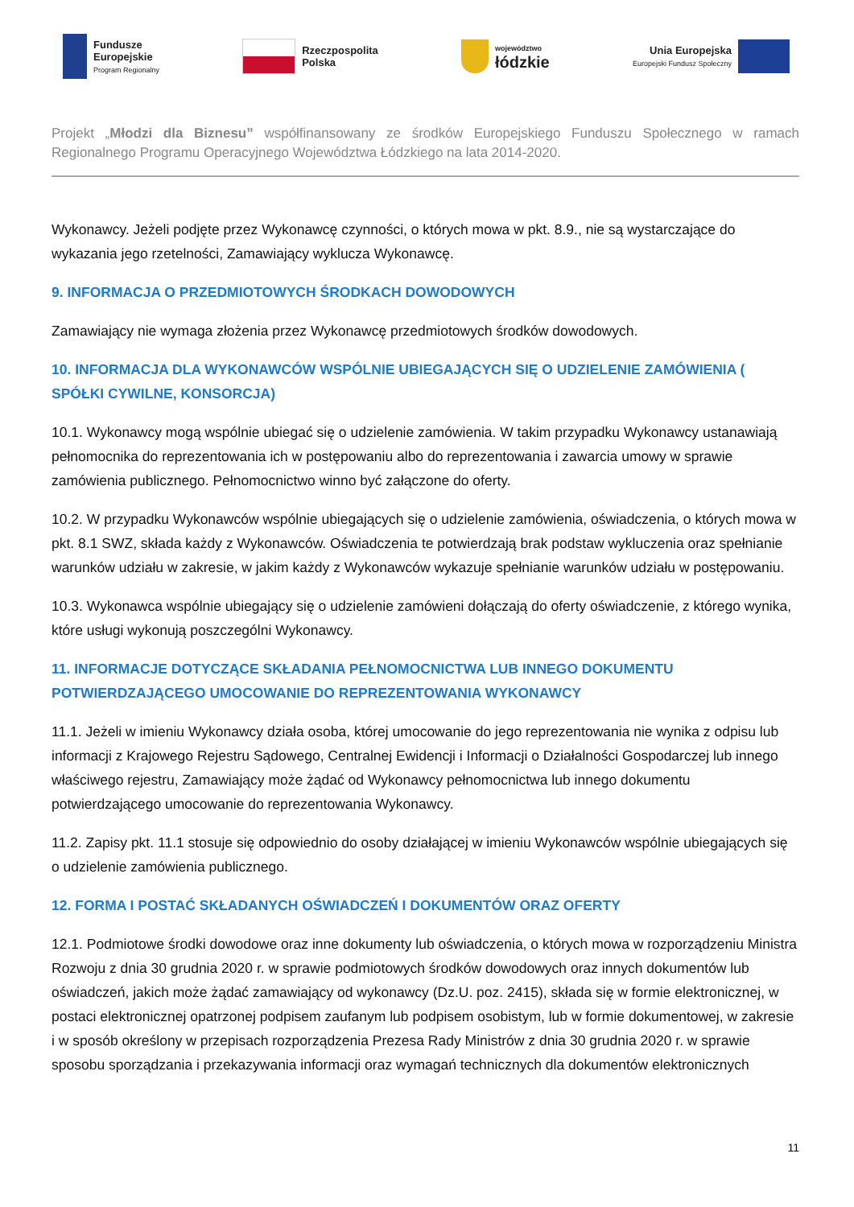Fundusze
Europejskie
Program Regionalny
Rzeczpospolita
Polska
województwo
łódzkie
Unia Europejska
Europejski Fundusz Społeczny
Projekt „Młodzi dla Biznesu” współfinansowany ze środków Europejskiego Funduszu Społecznego w ramach Regionalnego Programu Operacyjnego Województwa Łódzkiego na lata 2014-2020.
Wykonawcy. Jeżeli podjęte przez Wykonawcę czynności, o których mowa w pkt. 8.9., nie są wystarczające do wykazania jego rzetelności, Zamawiający wyklucza Wykonawcę.
9. INFORMACJA O PRZEDMIOTOWYCH ŚRODKACH DOWODOWYCH
Zamawiający nie wymaga złożenia przez Wykonawcę przedmiotowych środków dowodowych.
10. INFORMACJA DLA WYKONAWCÓW WSPÓLNIE UBIEGAJĄCYCH SIĘ O UDZIELENIE ZAMÓWIENIA ( SPÓŁKI CYWILNE, KONSORCJA)
10.1. Wykonawcy mogą wspólnie ubiegać się o udzielenie zamówienia. W takim przypadku Wykonawcy ustanawiają pełnomocnika do reprezentowania ich w postępowaniu albo do reprezentowania i zawarcia umowy w sprawie zamówienia publicznego. Pełnomocnictwo winno być załączone do oferty.
10.2. W przypadku Wykonawców wspólnie ubiegających się o udzielenie zamówienia, oświadczenia, o których mowa w pkt. 8.1 SWZ, składa każdy z Wykonawców. Oświadczenia te potwierdzają brak podstaw wykluczenia oraz spełnianie warunków udziału w zakresie, w jakim każdy z Wykonawców wykazuje spełnianie warunków udziału w postępowaniu.
10.3. Wykonawca wspólnie ubiegający się o udzielenie zamówieni dołączają do oferty oświadczenie, z którego wynika, które usługi wykonują poszczególni Wykonawcy.
11. INFORMACJE DOTYCZĄCE SKŁADANIA PEŁNOMOCNICTWA LUB INNEGO DOKUMENTU POTWIERDZAJĄCEGO UMOCOWANIE DO REPREZENTOWANIA WYKONAWCY
11.1. Jeżeli w imieniu Wykonawcy działa osoba, której umocowanie do jego reprezentowania nie wynika z odpisu lub informacji z Krajowego Rejestru Sądowego, Centralnej Ewidencji i Informacji o Działalności Gospodarczej lub innego właściwego rejestru, Zamawiający może żądać od Wykonawcy pełnomocnictwa lub innego dokumentu potwierdzającego umocowanie do reprezentowania Wykonawcy.
11.2. Zapisy pkt. 11.1 stosuje się odpowiednio do osoby działającej w imieniu Wykonawców wspólnie ubiegających się o udzielenie zamówienia publicznego.
12. FORMA I POSTAĆ SKŁADANYCH OŚWIADCZEŃ I DOKUMENTÓW ORAZ OFERTY
12.1. Podmiotowe środki dowodowe oraz inne dokumenty lub oświadczenia, o których mowa w rozporządzeniu Ministra Rozwoju z dnia 30 grudnia 2020 r. w sprawie podmiotowych środków dowodowych oraz innych dokumentów lub oświadczeń, jakich może żądać zamawiający od wykonawcy (Dz.U. poz. 2415), składa się w formie elektronicznej, w postaci elektronicznej opatrzonej podpisem zaufanym lub podpisem osobistym, lub w formie dokumentowej, w zakresie i w sposób określony w przepisach rozporządzenia Prezesa Rady Ministrów z dnia 30 grudnia 2020 r. w sprawie sposobu sporządzania i przekazywania informacji oraz wymagań technicznych dla dokumentów elektronicznych
11